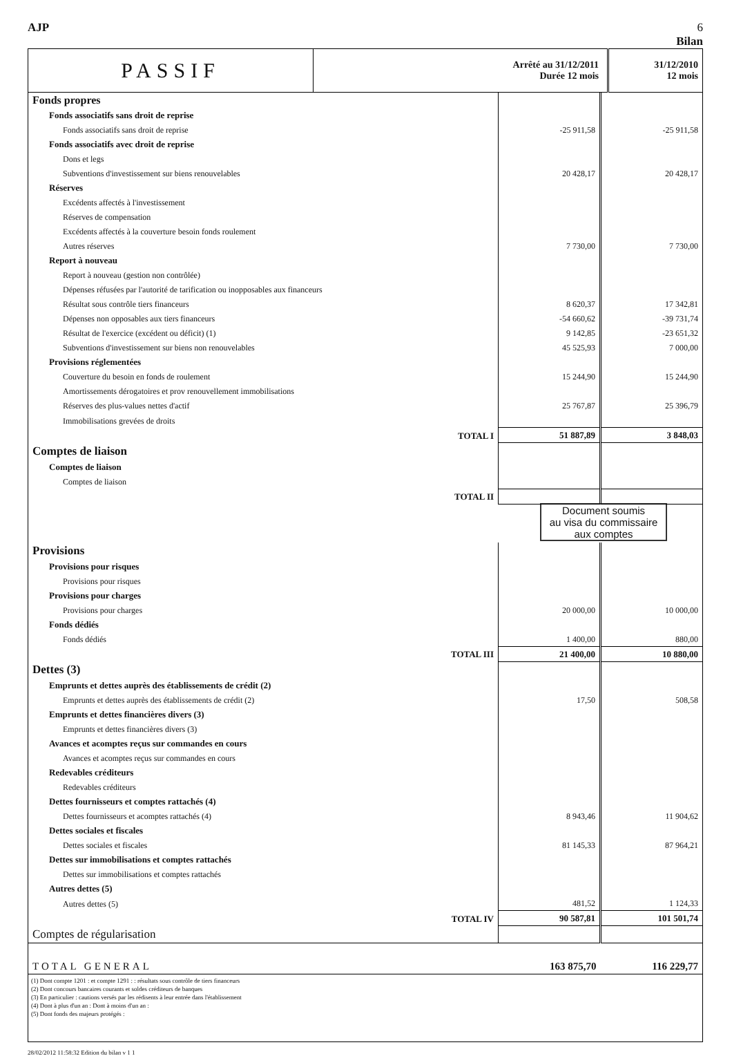AJP 6
Bilan
| PASSIF | Arrêté au 31/12/2011 Durée 12 mois | 31/12/2010 12 mois |
| Fonds propres | | |
| Fonds associatifs sans droit de reprise | | |
| Fonds associatifs sans droit de reprise | -25 911,58 | -25 911,58 |
| Fonds associatifs avec droit de reprise | | |
| Dons et legs | | |
| Subventions d'investissement sur biens renouvelables | 20 428,17 | 20 428,17 |
| Réserves | | |
| Excédents affectés à l'investissement | | |
| Réserves de compensation | | |
| Excédents affectés à la couverture besoin fonds roulement | | |
| Autres réserves | 7 730,00 | 7 730,00 |
| Report à nouveau | | |
| Report à nouveau (gestion non contrôlée) | | |
| Dépenses réfusées par l'autorité de tarification ou inopposables aux financeurs | | |
| Résultat sous contrôle tiers financeurs | 8 620,37 | 17 342,81 |
| Dépenses non opposables aux tiers financeurs | -54 660,62 | -39 731,74 |
| Résultat de l'exercice (excédent ou déficit) (1) | 9 142,85 | -23 651,32 |
| Subventions d'investissement sur biens non renouvelables | 45 525,93 | 7 000,00 |
| Provisions réglementées | | |
| Couverture du besoin en fonds de roulement | 15 244,90 | 15 244,90 |
| Amortissements dérogatoires et prov renouvellement immobilisations | | |
| Réserves des plus-values nettes d'actif | 25 767,87 | 25 396,79 |
| Immobilisations grevées de droits | | |
| TOTAL I | 51 887,89 | 3 848,03 |
| Comptes de liaison | | |
| Comptes de liaison | | |
| Comptes de liaison | | |
| TOTAL II | | |
| Document soumis au visa du commissaire aux comptes | | |
| Provisions | | |
| Provisions pour risques | | |
| Provisions pour risques | | |
| Provisions pour charges | | |
| Provisions pour charges | 20 000,00 | 10 000,00 |
| Fonds dédiés | | |
| Fonds dédiés | 1 400,00 | 880,00 |
| TOTAL III | 21 400,00 | 10 880,00 |
| Dettes (3) | | |
| Emprunts et dettes auprès des établissements de crédit (2) | | |
| Emprunts et dettes auprès des établissements de crédit (2) | 17,50 | 508,58 |
| Emprunts et dettes financières divers (3) | | |
| Emprunts et dettes financières divers (3) | | |
| Avances et acomptes reçus sur commandes en cours | | |
| Avances et acomptes reçus sur commandes en cours | | |
| Redevables créditeurs | | |
| Redevables créditeurs | | |
| Dettes fournisseurs et comptes rattachés (4) | | |
| Dettes fournisseurs et acomptes rattachés (4) | 8 943,46 | 11 904,62 |
| Dettes sociales et fiscales | | |
| Dettes sociales et fiscales | 81 145,33 | 87 964,21 |
| Dettes sur immobilisations et comptes rattachés | | |
| Dettes sur immobilisations et comptes rattachés | | |
| Autres dettes (5) | | |
| Autres dettes (5) | 481,52 | 1 124,33 |
| TOTAL IV | 90 587,81 | 101 501,74 |
| Comptes de régularisation | | |
| TOTAL GENERAL | 163 875,70 | 116 229,77 |
(1) Dont compte 1201 : et compte 1291 : : résultats sous contrôle de tiers financeurs
(2) Dont concours bancaires courants et soldes créditeurs de banques
(3) En particulier : cautions versés par les rédisents à leur entrée dans l'établissement
(4) Dont à plus d'un an : Dont à moins d'un an :
(5) Dont fonds des majeurs protégés :
28/02/2012 11:58:32 Edition du bilan v 1 1